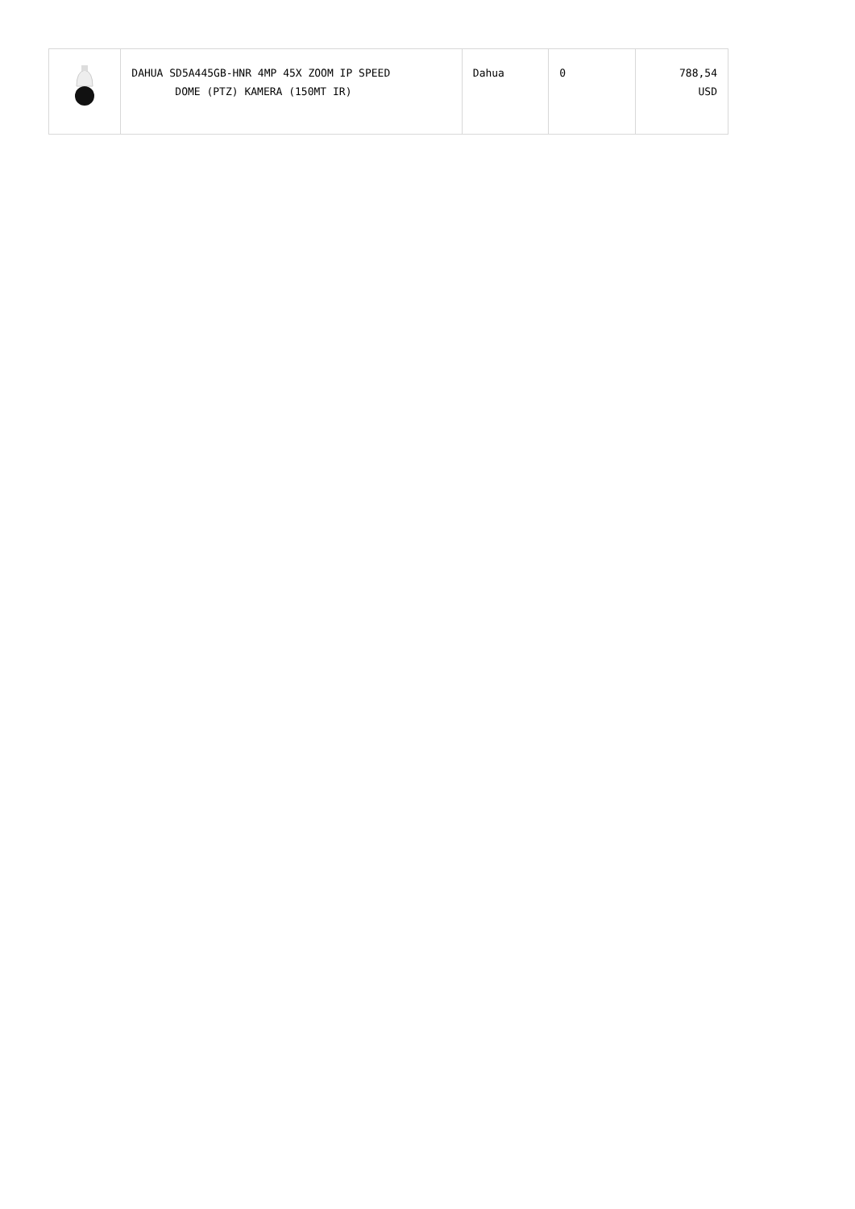| | DAHUA SD5A445GB-HNR 4MP 45X ZOOM IP SPEED DOME (PTZ) KAMERA (150MT IR) | Dahua | 0 | 788,54 USD |